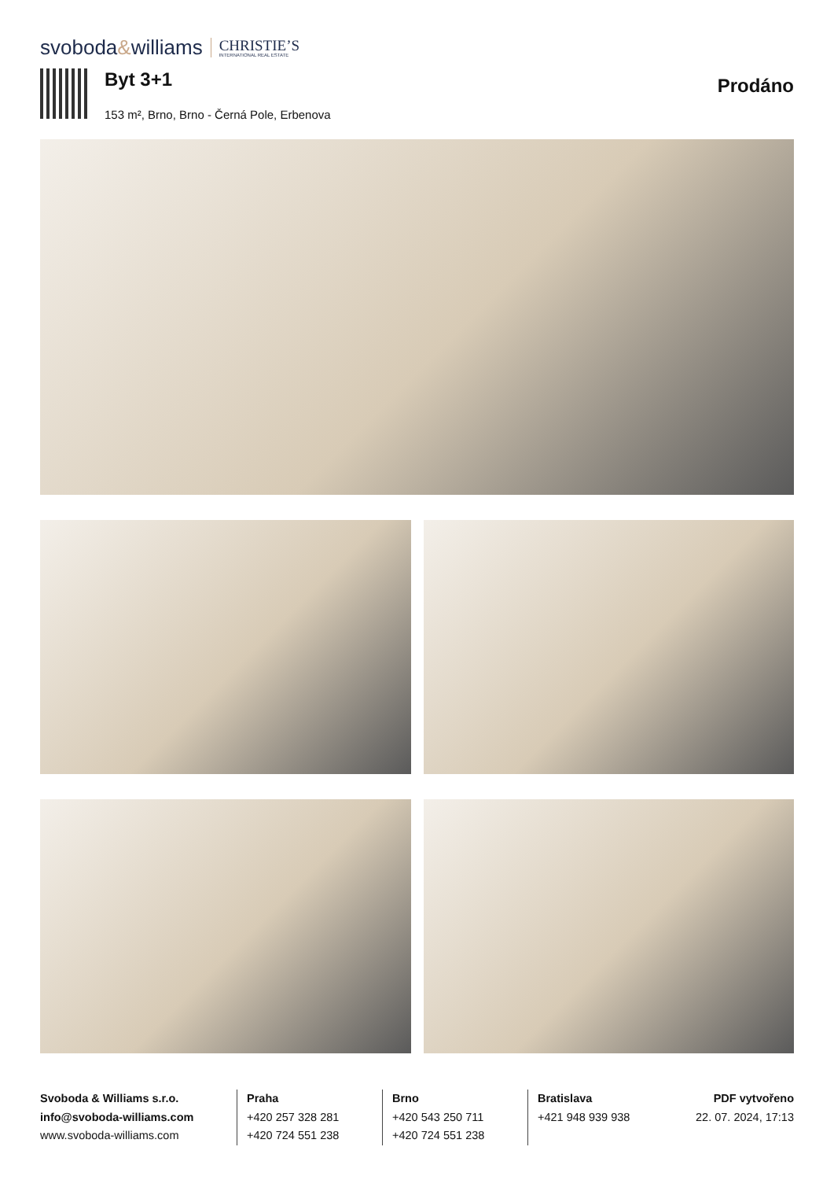svoboda&williams CHRISTIE’S
INTERNATIONAL REAL ESTATE
Byt 3+1
153 m², Brno, Brno - Černá Pole, Erbenova
Prodáno
Svoboda & Williams s.r.o.
info@svoboda-williams.com
www.svoboda-williams.com
Praha
+420 257 328 281
+420 724 551 238
Brno
+420 543 250 711
+420 724 551 238
Bratislava
+421 948 939 938
PDF vytvořeno
22. 07. 2024, 17:13